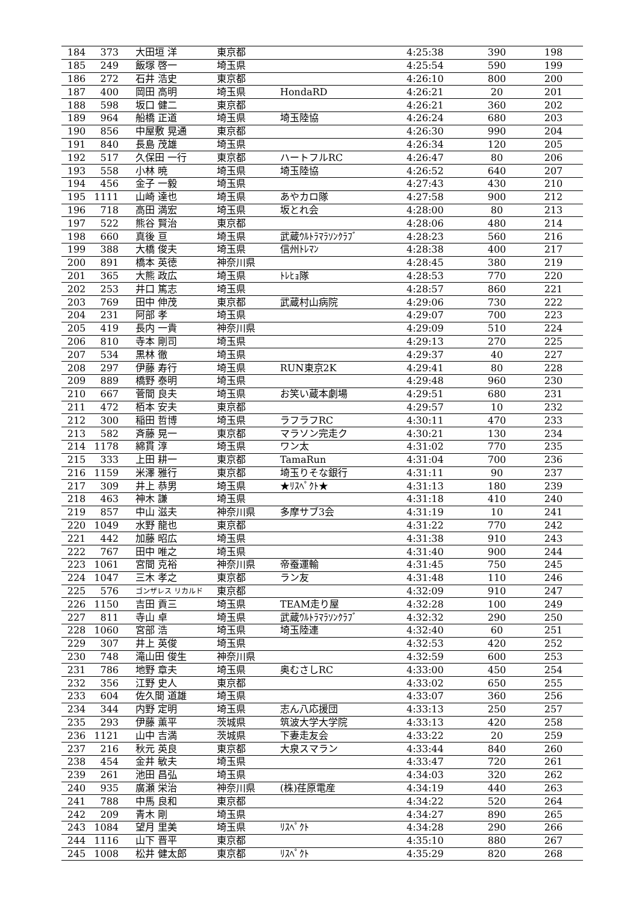| 184 | 373 | 大田垣 洋 | 東京都 | | 4:25:38 | 390 | 198 |
| 185 | 249 | 飯塚 啓一 | 埼玉県 | | 4:25:54 | 590 | 199 |
| 186 | 272 | 石井 浩史 | 東京都 | | 4:26:10 | 800 | 200 |
| 187 | 400 | 岡田 高明 | 埼玉県 | HondaRD | 4:26:21 | 20 | 201 |
| 188 | 598 | 坂口 健二 | 東京都 | | 4:26:21 | 360 | 202 |
| 189 | 964 | 船橋 正道 | 埼玉県 | 埼玉陸協 | 4:26:24 | 680 | 203 |
| 190 | 856 | 中屋敷 晃通 | 東京都 | | 4:26:30 | 990 | 204 |
| 191 | 840 | 長島 茂雄 | 埼玉県 | | 4:26:34 | 120 | 205 |
| 192 | 517 | 久保田 一行 | 東京都 | ハートフルRC | 4:26:47 | 80 | 206 |
| 193 | 558 | 小林 暁 | 埼玉県 | 埼玉陸協 | 4:26:52 | 640 | 207 |
| 194 | 456 | 金子 一毅 | 埼玉県 | | 4:27:43 | 430 | 210 |
| 195 | 1111 | 山崎 達也 | 埼玉県 | あやカロ隊 | 4:27:58 | 900 | 212 |
| 196 | 718 | 高田 満宏 | 埼玉県 | 坂とれ会 | 4:28:00 | 80 | 213 |
| 197 | 522 | 熊谷 賢治 | 東京都 | | 4:28:06 | 480 | 214 |
| 198 | 660 | 真後 亘 | 埼玉県 | 武蔵ｳﾙﾄﾗﾏﾗｿﾝｸﾗﾌﾞ | 4:28:23 | 560 | 216 |
| 199 | 388 | 大橋 俊夫 | 埼玉県 | 信州ﾄﾚﾏﾝ | 4:28:38 | 400 | 217 |
| 200 | 891 | 橋本 英徳 | 神奈川県 | | 4:28:45 | 380 | 219 |
| 201 | 365 | 大熊 政広 | 埼玉県 | ﾄﾚﾋｮ隊 | 4:28:53 | 770 | 220 |
| 202 | 253 | 井口 篤志 | 埼玉県 | | 4:28:57 | 860 | 221 |
| 203 | 769 | 田中 伸茂 | 東京都 | 武蔵村山病院 | 4:29:06 | 730 | 222 |
| 204 | 231 | 阿部 孝 | 埼玉県 | | 4:29:07 | 700 | 223 |
| 205 | 419 | 長内 一貴 | 神奈川県 | | 4:29:09 | 510 | 224 |
| 206 | 810 | 寺本 剛司 | 埼玉県 | | 4:29:13 | 270 | 225 |
| 207 | 534 | 黒林 徹 | 埼玉県 | | 4:29:37 | 40 | 227 |
| 208 | 297 | 伊藤 寿行 | 埼玉県 | RUN東京2K | 4:29:41 | 80 | 228 |
| 209 | 889 | 橋野 泰明 | 埼玉県 | | 4:29:48 | 960 | 230 |
| 210 | 667 | 菅間 良夫 | 埼玉県 | お笑い蔵本劇場 | 4:29:51 | 680 | 231 |
| 211 | 472 | 栢本 安夫 | 東京都 | | 4:29:57 | 10 | 232 |
| 212 | 300 | 稲田 哲博 | 埼玉県 | ラフラフRC | 4:30:11 | 470 | 233 |
| 213 | 582 | 斉藤 晃一 | 東京都 | マラソン完走ク | 4:30:21 | 130 | 234 |
| 214 | 1178 | 綿貫 淳 | 埼玉県 | ワン太 | 4:31:02 | 770 | 235 |
| 215 | 333 | 上田 耕一 | 東京都 | TamaRun | 4:31:04 | 700 | 236 |
| 216 | 1159 | 米澤 雅行 | 東京都 | 埼玉りそな銀行 | 4:31:11 | 90 | 237 |
| 217 | 309 | 井上 恭男 | 埼玉県 | ★ﾘｽﾍﾟｸﾄ★ | 4:31:13 | 180 | 239 |
| 218 | 463 | 神木 謙 | 埼玉県 | | 4:31:18 | 410 | 240 |
| 219 | 857 | 中山 滋夫 | 神奈川県 | 多摩サブ3会 | 4:31:19 | 10 | 241 |
| 220 | 1049 | 水野 龍也 | 東京都 | | 4:31:22 | 770 | 242 |
| 221 | 442 | 加藤 昭広 | 埼玉県 | | 4:31:38 | 910 | 243 |
| 222 | 767 | 田中 唯之 | 埼玉県 | | 4:31:40 | 900 | 244 |
| 223 | 1061 | 宮間 克裕 | 神奈川県 | 帝蚕運輸 | 4:31:45 | 750 | 245 |
| 224 | 1047 | 三木 孝之 | 東京都 | ラン友 | 4:31:48 | 110 | 246 |
| 225 | 576 | ゴンザレス リカルド | 東京都 | | 4:32:09 | 910 | 247 |
| 226 | 1150 | 吉田 貢三 | 埼玉県 | TEAM走り屋 | 4:32:28 | 100 | 249 |
| 227 | 811 | 寺山 卓 | 埼玉県 | 武蔵ｳﾙﾄﾗﾏﾗｿﾝｸﾗﾌﾞ | 4:32:32 | 290 | 250 |
| 228 | 1060 | 宮部 浩 | 埼玉県 | 埼玉陸連 | 4:32:40 | 60 | 251 |
| 229 | 307 | 井上 英俊 | 埼玉県 | | 4:32:53 | 420 | 252 |
| 230 | 748 | 滝山田 俊生 | 神奈川県 | | 4:32:59 | 600 | 253 |
| 231 | 786 | 地野 章夫 | 埼玉県 | 奥むさしRC | 4:33:00 | 450 | 254 |
| 232 | 356 | 江野 史人 | 東京都 | | 4:33:02 | 650 | 255 |
| 233 | 604 | 佐久間 道雄 | 埼玉県 | | 4:33:07 | 360 | 256 |
| 234 | 344 | 内野 定明 | 埼玉県 | 志ん八応援団 | 4:33:13 | 250 | 257 |
| 235 | 293 | 伊藤 薫平 | 茨城県 | 筑波大学大学院 | 4:33:13 | 420 | 258 |
| 236 | 1121 | 山中 吉満 | 茨城県 | 下妻走友会 | 4:33:22 | 20 | 259 |
| 237 | 216 | 秋元 英良 | 東京都 | 大泉スマラン | 4:33:44 | 840 | 260 |
| 238 | 454 | 金井 敏夫 | 埼玉県 | | 4:33:47 | 720 | 261 |
| 239 | 261 | 池田 昌弘 | 埼玉県 | | 4:34:03 | 320 | 262 |
| 240 | 935 | 廣瀬 栄治 | 神奈川県 | (株)荏原電産 | 4:34:19 | 440 | 263 |
| 241 | 788 | 中馬 良和 | 東京都 | | 4:34:22 | 520 | 264 |
| 242 | 209 | 青木 剛 | 埼玉県 | | 4:34:27 | 890 | 265 |
| 243 | 1084 | 望月 里美 | 埼玉県 | ﾘｽﾍﾟｸﾄ | 4:34:28 | 290 | 266 |
| 244 | 1116 | 山下 晋平 | 東京都 | | 4:35:10 | 880 | 267 |
| 245 | 1008 | 松井 健太郎 | 東京都 | ﾘｽﾍﾟｸﾄ | 4:35:29 | 820 | 268 |